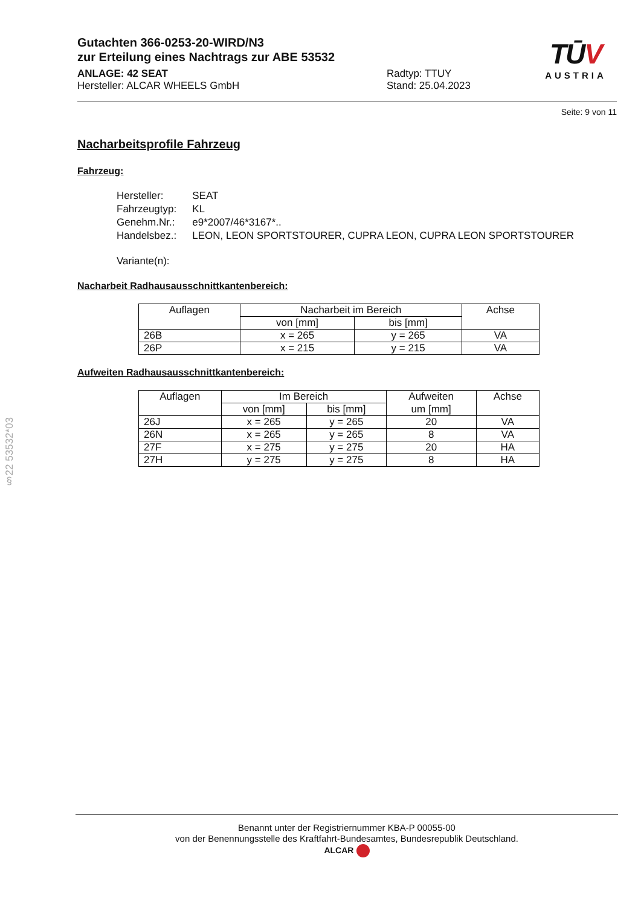TŪV
AUSTRIA
Gutachten 366-0253-20-WIRD/N3
zur Erteilung eines Nachtrags zur ABE 53532
ANLAGE: 42 SEAT
Hersteller: ALCAR WHEELS GmbH
Radtyp: TTUY
Stand: 25.04.2023
Seite: 9 von 11
Nacharbeitsprofile Fahrzeug
Fahrzeug:
| Hersteller: | SEAT |
| Fahrzeugtyp: | KL |
| Genehm.Nr.: | e9*2007/46*3167*.. |
| Handelsbez.: | LEON, LEON SPORTSTOURER, CUPRA LEON, CUPRA LEON SPORTSTOURER |
| Variante(n): | |
Nacharbeit Radhausausschnittkantenbereich:
| Auflagen | Nacharbeit im Bereich | | Achse |
| | von [mm] | bis [mm] | |
| 26B | x = 265 | y = 265 | VA |
| 26P | x = 215 | y = 215 | VA |
Aufweiten Radhausausschnittkantenbereich:
| Auflagen | Im Bereich | | Aufweiten | Achse |
| | von [mm] | bis [mm] | um [mm] | |
| 26J | x = 265 | y = 265 | 20 | VA |
| 26N | x = 265 | y = 265 | 8 | VA |
| 27F | x = 275 | y = 275 | 20 | HA |
| 27H | y = 275 | y = 275 | 8 | HA |
§22 53532*03
Benannt unter der Registriernummer KBA-P 00055-00
von der Benennungsstelle des Kraftfahrt-Bundesamtes, Bundesrepublik Deutschland.
ALCAR